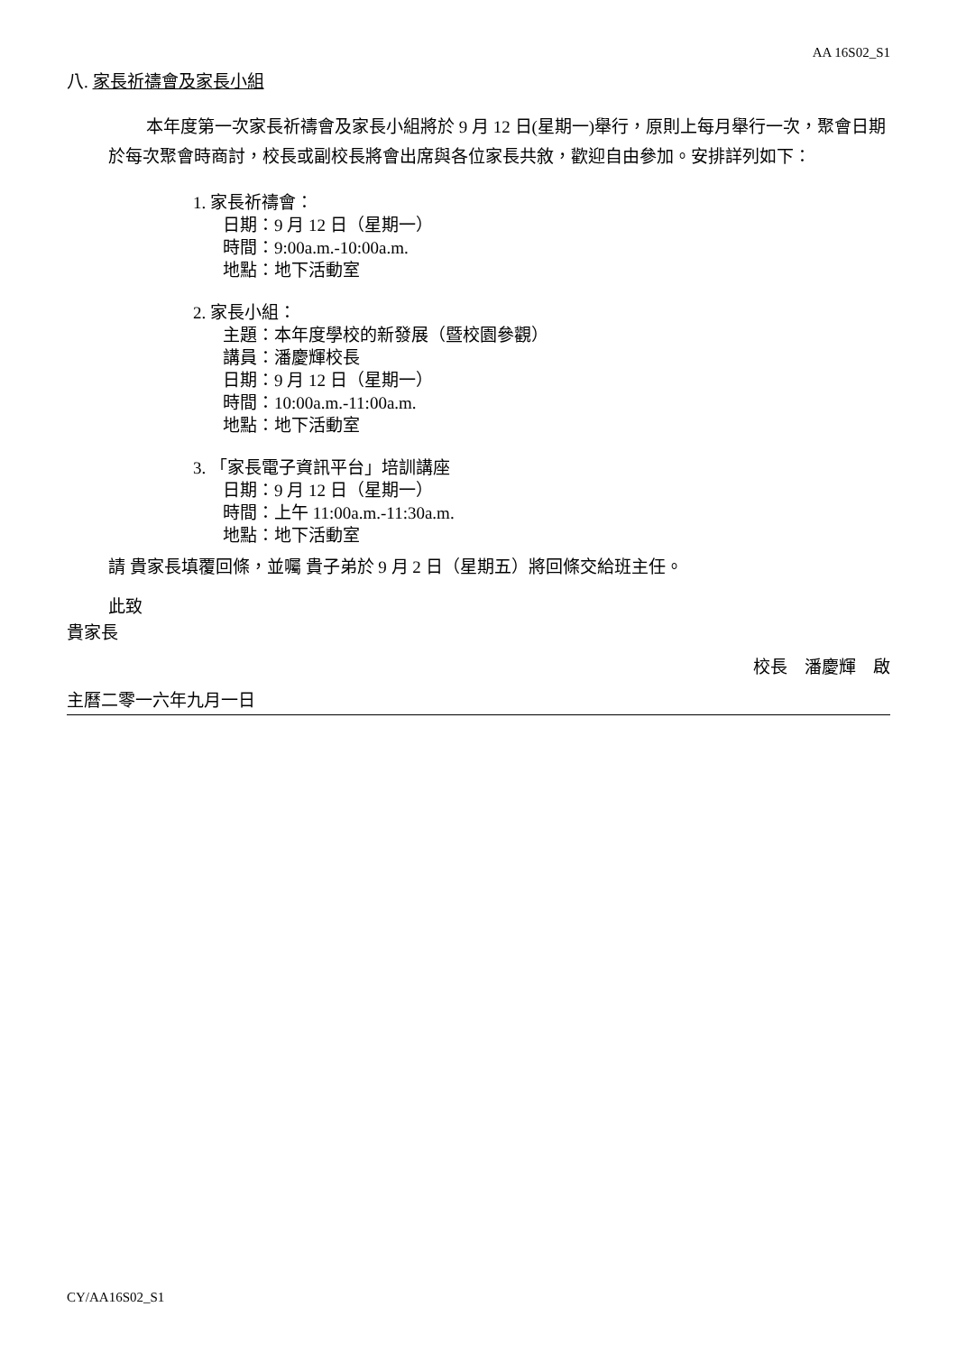AA 16S02_S1
八. 家長祈禱會及家長小組
本年度第一次家長祈禱會及家長小組將於 9 月 12 日(星期一)舉行，原則上每月舉行一次，聚會日期於每次聚會時商討，校長或副校長將會出席與各位家長共敘，歡迎自由參加。安排詳列如下：
1. 家長祈禱會：
日期：9 月 12 日（星期一）
時間：9:00a.m.-10:00a.m.
地點：地下活動室
2. 家長小組：
主題：本年度學校的新發展（暨校園參觀）
講員：潘慶輝校長
日期：9 月 12 日（星期一）
時間：10:00a.m.-11:00a.m.
地點：地下活動室
3. 「家長電子資訊平台」培訓講座
日期：9 月 12 日（星期一）
時間：上午 11:00a.m.-11:30a.m.
地點：地下活動室
請 貴家長填覆回條，並囑 貴子弟於 9 月 2 日（星期五）將回條交給班主任。
此致
貴家長
校長　潘慶輝　啟
主曆二零一六年九月一日
CY/AA16S02_S1